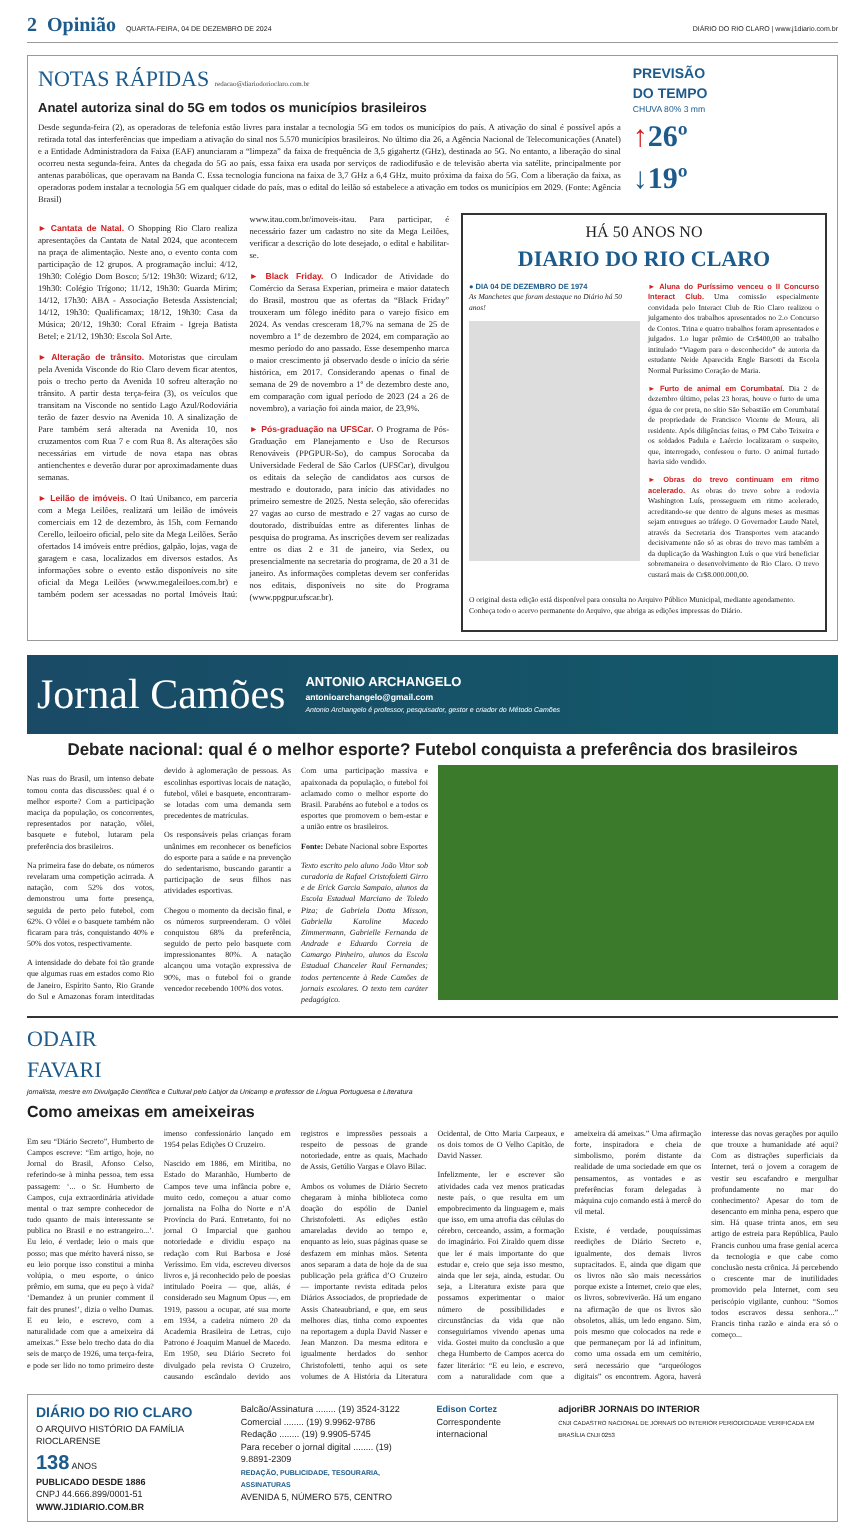2 Opinião QUARTA-FEIRA, 04 DE DEZEMBRO DE 2024 DIÁRIO DO RIO CLARO | www.j1diario.com.br
NOTAS RÁPIDAS redacao@diariodorioclaro.com.br
Anatel autoriza sinal do 5G em todos os municípios brasileiros
Desde segunda-feira (2), as operadoras de telefonia estão livres para instalar a tecnologia 5G em todos os municípios do país. A ativação do sinal é possível após a retirada total das interferências que impediam a ativação do sinal nos 5.570 municípios brasileiros. No último dia 26, a Agência Nacional de Telecomunicações (Anatel) e a Entidade Administradora da Faixa (EAF) anunciaram a “limpeza” da faixa de frequência de 3,5 gigahertz (GHz), destinada ao 5G. No entanto, a liberação do sinal ocorreu nesta segunda-feira. Antes da chegada do 5G ao país, essa faixa era usada por serviços de radiodifusão e de televisão aberta via satélite, principalmente por antenas parabólicas, que operavam na Banda C. Essa tecnologia funciona na faixa de 3,7 GHz a 6,4 GHz, muito próxima da faixa do 5G. Com a liberação da faixa, as operadoras podem instalar a tecnologia 5G em qualquer cidade do país, mas o edital do leilão só estabelece a ativação em todos os municípios em 2029. (Fonte: Agência Brasil)
PREVISÃO
DO TEMPO
CHUVA 80% 3 mm
↑26º
↓19º
► Cantata de Natal. O Shopping Rio Claro realiza apresentações da Cantata de Natal 2024, que acontecem na praça de alimentação. Neste ano, o evento conta com participação de 12 grupos. A programação inclui: 4/12, 19h30: Colégio Dom Bosco; 5/12: 19h30: Wizard; 6/12, 19h30: Colégio Trígono; 11/12, 19h30: Guarda Mirim; 14/12, 17h30: ABA - Associação Betesda Assistencial; 14/12, 19h30: Qualificamax; 18/12, 19h30: Casa da Música; 20/12, 19h30: Coral Efraim - Igreja Batista Betel; e 21/12, 19h30: Escola Sol Arte.
► Alteração de trânsito. Motoristas que circulam pela Avenida Visconde do Rio Claro devem ficar atentos, pois o trecho perto da Avenida 10 sofreu alteração no trânsito. A partir desta terça-feira (3), os veículos que transitam na Visconde no sentido Lago Azul/Rodoviária terão de fazer desvio na Avenida 10. A sinalização de Pare também será alterada na Avenida 10, nos cruzamentos com Rua 7 e com Rua 8. As alterações são necessárias em virtude de nova etapa nas obras antienchentes e deverão durar por aproximadamente duas semanas.
► Leilão de imóveis. O Itaú Unibanco, em parceria com a Mega Leilões, realizará um leilão de imóveis comerciais em 12 de dezembro, às 15h, com Fernando Cerello, leiloeiro oficial, pelo site da Mega Leilões. Serão ofertados 14 imóveis entre prédios, galpão, lojas, vaga de garagem e casa, localizados em diversos estados. As informações sobre o evento estão disponíveis no site oficial da Mega Leilões (www.megaleiloes.com.br) e também podem ser acessadas no portal Imóveis Itaú: www.itau.com.br/imoveis-itau. Para participar, é necessário fazer um cadastro no site da Mega Leilões, verificar a descrição do lote desejado, o edital e habilitar-se.
► Black Friday. O Indicador de Atividade do Comércio da Serasa Experian, primeira e maior datatech do Brasil, mostrou que as ofertas da “Black Friday” trouxeram um fôlego inédito para o varejo físico em 2024. As vendas cresceram 18,7% na semana de 25 de novembro a 1º de dezembro de 2024, em comparação ao mesmo período do ano passado. Esse desempenho marca o maior crescimento já observado desde o início da série histórica, em 2017. Considerando apenas o final de semana de 29 de novembro a 1º de dezembro deste ano, em comparação com igual período de 2023 (24 a 26 de novembro), a variação foi ainda maior, de 23,9%.
► Pós-graduação na UFSCar. O Programa de Pós-Graduação em Planejamento e Uso de Recursos Renováveis (PPGPUR-So), do campus Sorocaba da Universidade Federal de São Carlos (UFSCar), divulgou os editais da seleção de candidatos aos cursos de mestrado e doutorado, para início das atividades no primeiro semestre de 2025. Nesta seleção, são oferecidas 27 vagas ao curso de mestrado e 27 vagas ao curso de doutorado, distribuídas entre as diferentes linhas de pesquisa do programa. As inscrições devem ser realizadas entre os dias 2 e 31 de janeiro, via Sedex, ou presencialmente na secretaria do programa, de 20 a 31 de janeiro. As informações completas devem ser conferidas nos editais, disponíveis no site do Programa (www.ppgpur.ufscar.br).
HÁ 50 ANOS NO
DIARIO DO RIO CLARO
● DIA 04 DE DEZEMBRO DE 1974
As Manchetes que foram destaque no Diário há 50 anos!
► Aluna do Puríssimo venceu o II Concurso Interact Club. Uma comissão especialmente convidada pelo Interact Club de Rio Claro realizou o julgamento dos trabalhos apresentados no 2.o Concurso de Contos. Trina e quatro trabalhos foram apresentados e julgados. 1.o lugar prêmio de Cr$400,00 ao trabalho intitulado “Viagem para o desconhecido” de autoria da estudante Neide Aparecida Engle Barsotti da Escola Normal Puríssimo Coração de Maria.
► Furto de animal em Corumbataí. Dia 2 de dezembro último, pelas 23 horas, houve o furto de uma égua de cor preta, no sítio São Sebastião em Corumbataí de propriedade de Francisco Vicente de Moura, ali residente. Após diligências feitas, o PM Cabo Teixeira e os soldados Padula e Laércio localizaram o suspeito, que, interrogado, confessou o furto. O animal furtado havia sido vendido.
► Obras do trevo continuam em ritmo acelerado. As obras do trevo sobre a rodovia Washington Luís, prosseguem em ritmo acelerado, acreditando-se que dentro de alguns meses as mesmas sejam entregues ao tráfego. O Governador Laudo Natel, através da Secretaria dos Transportes vem atacando decisivamente não só as obras do trevo mas também a da duplicação da Washington Luís o que virá beneficiar sobremaneira o desenvolvimento de Rio Claro. O trevo custará mais de Cr$8.000.000,00.
O original desta edição está disponível para consulta no Arquivo Público Municipal, mediante agendamento. Conheça todo o acervo permanente do Arquivo, que abriga as edições impressas do Diário.
Jornal Camões
ANTONIO ARCHANGELO
antonioarchangelo@gmail.com
Antonio Archangelo é professor, pesquisador, gestor e criador do Método Camões
Debate nacional: qual é o melhor esporte? Futebol conquista a preferência dos brasileiros
Nas ruas do Brasil, um intenso debate tomou conta das discussões: qual é o melhor esporte? Com a participação maciça da população, os concorrentes, representados por natação, vôlei, basquete e futebol, lutaram pela preferência dos brasileiros.
Na primeira fase do debate, os números revelaram uma competição acirrada. A natação, com 52% dos votos, demonstrou uma forte presença, seguida de perto pelo futebol, com 62%. O vôlei e o basquete também não ficaram para trás, conquistando 40% e 50% dos votos, respectivamente.
A intensidade do debate foi tão grande que algumas ruas em estados como Rio de Janeiro, Espírito Santo, Rio Grande do Sul e Amazonas foram interditadas devido à aglomeração de pessoas. As escolinhas esportivas locais de natação, futebol, vôlei e basquete, encontraram-se lotadas com uma demanda sem precedentes de matrículas.
Os responsáveis pelas crianças foram unânimes em reconhecer os benefícios do esporte para a saúde e na prevenção do sedentarismo, buscando garantir a participação de seus filhos nas atividades esportivas.
Chegou o momento da decisão final, e os números surpreenderam. O vôlei conquistou 68% da preferência, seguido de perto pelo basquete com impressionantes 80%. A natação alcançou uma votação expressiva de 90%, mas o futebol foi o grande vencedor recebendo 100% dos votos.
Com uma participação massiva e apaixonada da população, o futebol foi aclamado como o melhor esporte do Brasil. Parabéns ao futebol e a todos os esportes que promovem o bem-estar e a união entre os brasileiros.
Fonte: Debate Nacional sobre Esportes
Texto escrito pelo aluno João Vitor sob curadoria de Rafael Cristofoletti Girro e de Erick Garcia Sampaio, alunos da Escola Estadual Marciano de Toledo Piza; de Gabriela Dotta Misson, Gabriella Karoline Macedo Zimmermann, Gabrielle Fernanda de Andrade e Eduardo Correia de Camargo Pinheiro, alunos da Escola Estadual Chanceler Raul Fernandes; todos pertencente à Rede Camões de jornais escolares. O texto tem caráter pedagógico.
ODAIR
FAVARI
jornalista, mestre em Divulgação Científica e Cultural pelo Labjor da Unicamp e professor de Língua Portuguesa e Literatura
Como ameixas em ameixeiras
Em seu “Diário Secreto”, Humberto de Campos escreve: “Em artigo, hoje, no Jornal do Brasil, Afonso Celso, referindo-se à minha pessoa, tem essa passagem: ‘... o Sr. Humberto de Campos, cuja extraordinária atividade mental o traz sempre conhecedor de tudo quanto de mais interessante se publica no Brasil e no estrangeiro...’. Eu leio, é verdade; leio o mais que posso; mas que mérito haverá nisso, se eu leio porque isso constitui a minha volúpia, o meu esporte, o único prêmio, em suma, que eu peço à vida? ‘Demandez à un prunier comment il fait des prunes!’, dizia o velho Dumas. E eu leio, e escrevo, com a naturalidade com que a ameixeira dá ameixas.” Esse belo trecho data do dia seis de março de 1926, uma terça-feira, e pode ser lido no tomo primeiro deste imenso confessionário lançado em 1954 pelas Edições O Cruzeiro.
Nascido em 1886, em Miritiba, no Estado do Maranhão, Humberto de Campos teve uma infância pobre e, muito cedo, começou a atuar como jornalista na Folha do Norte e n’A Província do Pará. Entretanto, foi no jornal O Imparcial que ganhou notoriedade e dividiu espaço na redação com Rui Barbosa e José Veríssimo. Em vida, escreveu diversos livros e, já reconhecido pelo de poesias intitulado Poeira — que, aliás, é considerado seu Magnum Opus —, em 1919, passou a ocupar, até sua morte em 1934, a cadeira número 20 da Academia Brasileira de Letras, cujo Patrono é Joaquim Manuel de Macedo. Em 1950, seu Diário Secreto foi divulgado pela revista O Cruzeiro, causando escândalo devido aos registros e impressões pessoais a respeito de pessoas de grande notoriedade, entre as quais, Machado de Assis, Getúlio Vargas e Olavo Bilac.
Ambos os volumes de Diário Secreto chegaram à minha biblioteca como doação do espólio de Daniel Christofoletti. As edições estão amareladas devido ao tempo e, enquanto as leio, suas páginas quase se desfazem em minhas mãos. Setenta anos separam a data de hoje da de sua publicação pela gráfica d’O Cruzeiro — importante revista editada pelos Diários Associados, de propriedade de Assis Chateaubriand, e que, em seus melhores dias, tinha como expoentes na reportagem a dupla David Nasser e Jean Manzon. Da mesma editora e igualmente herdados do senhor Christofoletti, tenho aqui os sete volumes de A História da Literatura Ocidental, de Otto Maria Carpeaux, e os dois tomos de O Velho Capitão, de David Nasser.
Infelizmente, ler e escrever são atividades cada vez menos praticadas neste país, o que resulta em um empobrecimento da linguagem e, mais que isso, em uma atrofia das células do cérebro, cerceando, assim, a formação do imaginário. Foi Ziraldo quem disse que ler é mais importante do que estudar e, creio que seja isso mesmo, ainda que ler seja, ainda, estudar. Ou seja, a Literatura existe para que possamos experimentar o maior número de possibilidades e circunstâncias da vida que não conseguiríamos vivendo apenas uma vida. Gostei muito da conclusão a que chega Humberto de Campos acerca do fazer literário: “E eu leio, e escrevo, com a naturalidade com que a ameixeira dá ameixas.” Uma afirmação forte, inspiradora e cheia de simbolismo, porém distante da realidade de uma sociedade em que os pensamentos, as vontades e as preferências foram delegadas à máquina cujo comando está à mercê do vil metal.
Existe, é verdade, pouquíssimas reedições de Diário Secreto e, igualmente, dos demais livros supracitados. E, ainda que digam que os livros não são mais necessários porque existe a Internet, creio que eles, os livros, sobreviverão. Há um engano na afirmação de que os livros são obsoletos, aliás, um ledo engano. Sim, pois mesmo que colocados na rede e que permaneçam por lá ad infinitum, como uma ossada em um cemitério, será necessário que “arqueólogos digitais” os encontrem. Agora, haverá interesse das novas gerações por aquilo que trouxe a humanidade até aqui? Com as distrações superficiais da Internet, terá o jovem a coragem de vestir seu escafandro e mergulhar profundamente no mar do conhecimento? Apesar do tom de desencanto em minha pena, espero que sim. Há quase trinta anos, em seu artigo de estreia para República, Paulo Francis cunhou uma frase genial acerca da tecnologia e que cabe como conclusão nesta crônica. Já percebendo o crescente mar de inutilidades promovido pela Internet, com seu periscópio vigilante, cunhou: “Somos todos escravos dessa senhora...” Francis tinha razão e ainda era só o começo...
DIÁRIO DO RIO CLARO
O ARQUIVO HISTÓRIO DA FAMÍLIA RIOCLARENSE
138 ANOS
PUBLICADO DESDE 1886
CNPJ 44.666.899/0001-51
WWW.J1DIARIO.COM.BR
Balcão/Assinatura ........ (19) 3524-3122
Comercial ........ (19) 9.9962-9786
Redação ........ (19) 9.9905-5745
Para receber o jornal digital ........ (19) 9.8891-2309
REDAÇÃO, PUBLICIDADE, TESOURARIA, ASSINATURAS
AVENIDA 5, NÚMERO 575, CENTRO
Edison Cortez
Correspondente internacional
adjoriBR JORNAIS DO INTERIOR
CNJI CADASTRO NACIONAL DE JORNAIS DO INTERIOR PERIODICIDADE VERIFICADA EM BRASÍLIA CNJI 0253